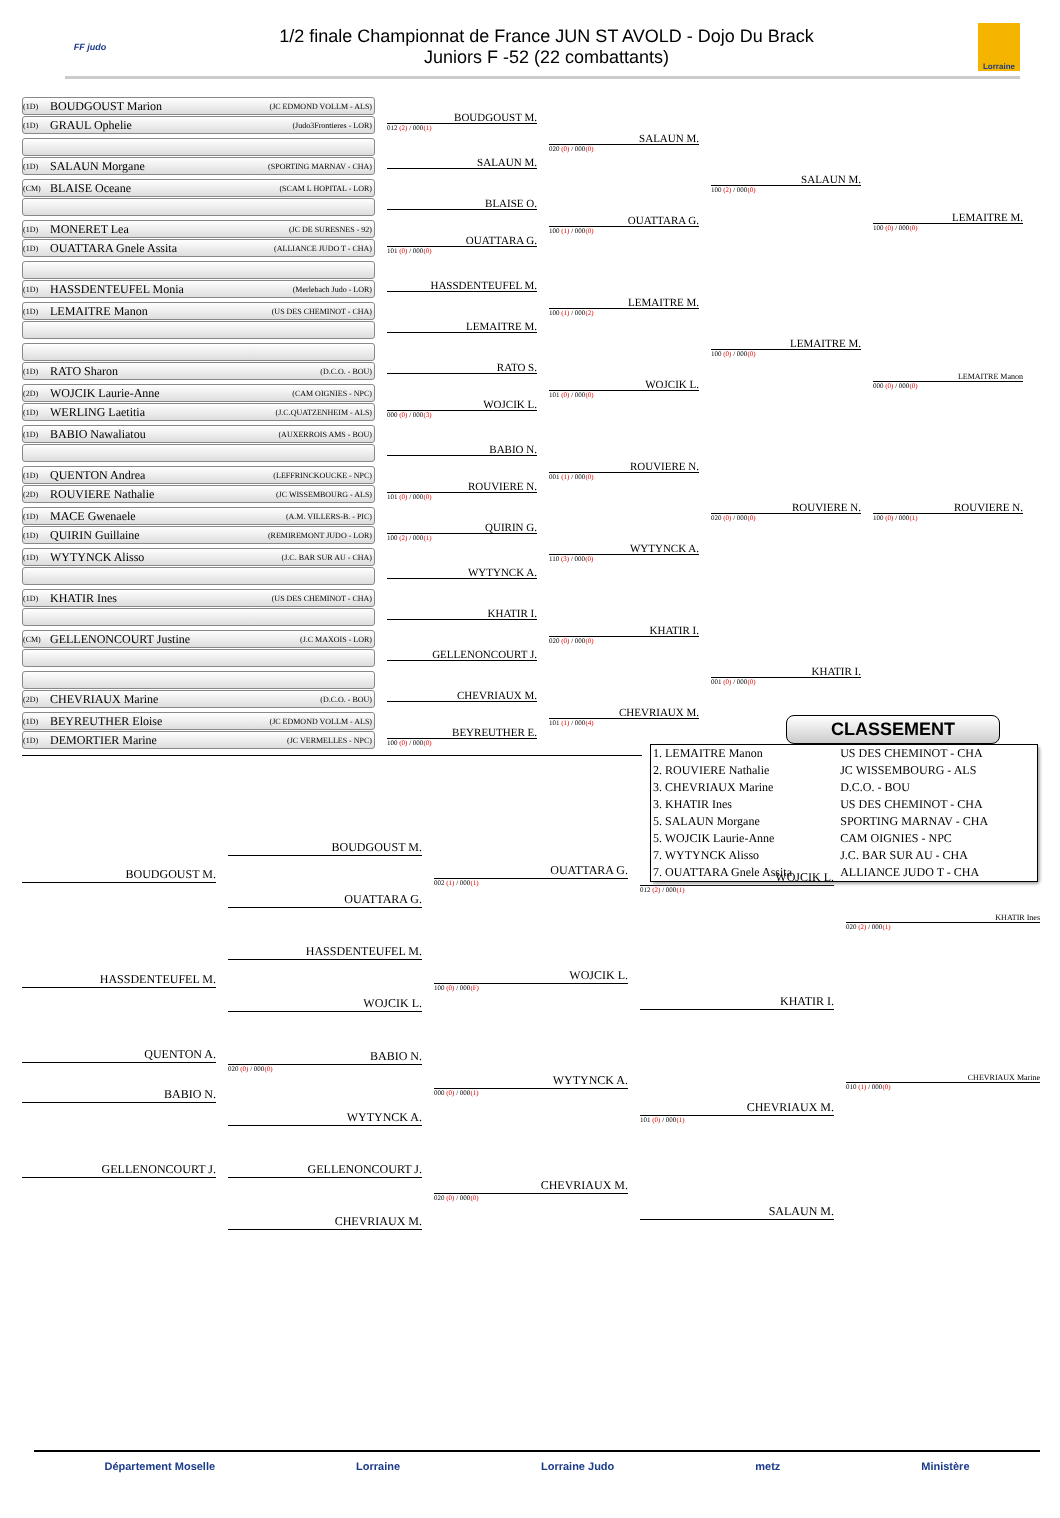FF judo
1/2 finale Championnat de France JUN ST AVOLD - Dojo Du Brack
Juniors F -52 (22 combattants)
Lorraine
(1D) BOUDGOUST Marion (JC EDMOND VOLLM - ALS)
(1D) GRAUL Ophelie (Judo3Frontieres - LOR)
(1D) SALAUN Morgane (SPORTING MARNAV - CHA)
(CM) BLAISE Oceane (SCAM L HOPITAL - LOR)
(1D) MONERET Lea (JC DE SURESNES - 92)
(1D) OUATTARA Gnele Assita (ALLIANCE JUDO T - CHA)
(1D) HASSDENTEUFEL Monia (Merlebach Judo - LOR)
(1D) LEMAITRE Manon (US DES CHEMINOT - CHA)
(1D) RATO Sharon (D.C.O. - BOU)
(2D) WOJCIK Laurie-Anne (CAM OIGNIES - NPC)
(1D) WERLING Laetitia (J.C.QUATZENHEIM - ALS)
(1D) BABIO Nawaliatou (AUXERROIS AMS - BOU)
(1D) QUENTON Andrea (LEFFRINCKOUCKE - NPC)
(2D) ROUVIERE Nathalie (JC WISSEMBOURG - ALS)
(1D) MACE Gwenaele (A.M. VILLERS-B. - PIC)
(1D) QUIRIN Guillaine (REMIREMONT JUDO - LOR)
(1D) WYTYNCK Alisso (J.C. BAR SUR AU - CHA)
(1D) KHATIR Ines (US DES CHEMINOT - CHA)
(CM) GELLENONCOURT Justine (J.C MAXOIS - LOR)
(2D) CHEVRIAUX Marine (D.C.O. - BOU)
(1D) BEYREUTHER Eloise (JC EDMOND VOLLM - ALS)
(1D) DEMORTIER Marine (JC VERMELLES - NPC)
BOUDGOUST M.
012 (2) / 000(1)
SALAUN M.
BLAISE O.
OUATTARA G.
101 (0) / 000(0)
HASSDENTEUFEL M.
LEMAITRE M.
RATO S.
WOJCIK L.
000 (0) / 000(3)
BABIO N.
ROUVIERE N.
101 (0) / 000(0)
QUIRIN G.
100 (2) / 000(1)
WYTYNCK A.
KHATIR I.
GELLENONCOURT J.
CHEVRIAUX M.
BEYREUTHER E.
100 (0) / 000(0)
SALAUN M.
020 (0) / 000(0)
OUATTARA G.
100 (1) / 000(0)
LEMAITRE M.
100 (1) / 000(2)
WOJCIK L.
101 (0) / 000(0)
ROUVIERE N.
001 (1) / 000(0)
WYTYNCK A.
110 (3) / 000(0)
KHATIR I.
020 (0) / 000(0)
CHEVRIAUX M.
101 (1) / 000(4)
SALAUN M.
100 (2) / 000(0)
LEMAITRE M.
100 (0) / 000(0)
ROUVIERE N.
020 (0) / 000(0)
KHATIR I.
001 (0) / 000(0)
LEMAITRE M.
100 (0) / 000(0)
LEMAITRE Manon
000 (0) / 000(0)
ROUVIERE N.
100 (0) / 000(1)
CLASSEMENT
| 1. LEMAITRE Manon | US DES CHEMINOT - CHA |
| 2. ROUVIERE Nathalie | JC WISSEMBOURG - ALS |
| 3. CHEVRIAUX Marine | D.C.O. - BOU |
| 3. KHATIR Ines | US DES CHEMINOT - CHA |
| 5. SALAUN Morgane | SPORTING MARNAV - CHA |
| 5. WOJCIK Laurie-Anne | CAM OIGNIES - NPC |
| 7. WYTYNCK Alisso | J.C. BAR SUR AU - CHA |
| 7. OUATTARA Gnele Assita | ALLIANCE JUDO T - CHA |
BOUDGOUST M.
HASSDENTEUFEL M.
QUENTON A.
BABIO N.
GELLENONCOURT J.
BOUDGOUST M.
OUATTARA G.
HASSDENTEUFEL M.
WOJCIK L.
BABIO N.
020 (0) / 000(0)
WYTYNCK A.
GELLENONCOURT J.
CHEVRIAUX M.
OUATTARA G.
002 (1) / 000(1)
WOJCIK L.
100 (0) / 000(F)
WYTYNCK A.
000 (0) / 000(1)
CHEVRIAUX M.
020 (0) / 000(0)
WOJCIK L.
012 (2) / 000(1)
KHATIR I.
CHEVRIAUX M.
101 (0) / 000(1)
SALAUN M.
KHATIR Ines
020 (2) / 000(1)
CHEVRIAUX Marine
010 (1) / 000(0)
Département Moselle Lorraine Lorraine Judo metz Ministère